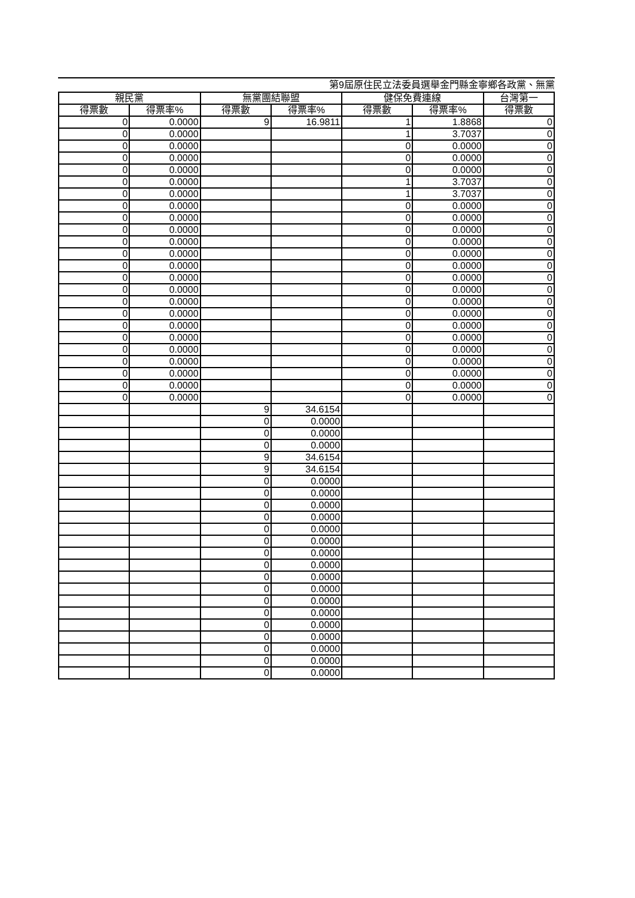第9屆原住民立法委員選舉金門縣金寧鄉各政黨、無黨
| 親民黨 | | 無黨團結聯盟 | | 健保免費連線 | | 台灣第一 |
| --- | --- | --- | --- | --- | --- | --- |
| 得票數 | 得票率% | 得票數 | 得票率% | 得票數 | 得票率% | 得票數 |
| 0 | 0.0000 | 9 | 16.9811 | 1 | 1.8868 | 0 |
| 0 | 0.0000 | | | 1 | 3.7037 | 0 |
| 0 | 0.0000 | | | 0 | 0.0000 | 0 |
| 0 | 0.0000 | | | 0 | 0.0000 | 0 |
| 0 | 0.0000 | | | 0 | 0.0000 | 0 |
| 0 | 0.0000 | | | 1 | 3.7037 | 0 |
| 0 | 0.0000 | | | 1 | 3.7037 | 0 |
| 0 | 0.0000 | | | 0 | 0.0000 | 0 |
| 0 | 0.0000 | | | 0 | 0.0000 | 0 |
| 0 | 0.0000 | | | 0 | 0.0000 | 0 |
| 0 | 0.0000 | | | 0 | 0.0000 | 0 |
| 0 | 0.0000 | | | 0 | 0.0000 | 0 |
| 0 | 0.0000 | | | 0 | 0.0000 | 0 |
| 0 | 0.0000 | | | 0 | 0.0000 | 0 |
| 0 | 0.0000 | | | 0 | 0.0000 | 0 |
| 0 | 0.0000 | | | 0 | 0.0000 | 0 |
| 0 | 0.0000 | | | 0 | 0.0000 | 0 |
| 0 | 0.0000 | | | 0 | 0.0000 | 0 |
| 0 | 0.0000 | | | 0 | 0.0000 | 0 |
| 0 | 0.0000 | | | 0 | 0.0000 | 0 |
| 0 | 0.0000 | | | 0 | 0.0000 | 0 |
| 0 | 0.0000 | | | 0 | 0.0000 | 0 |
| 0 | 0.0000 | | | 0 | 0.0000 | 0 |
| 0 | 0.0000 | | | 0 | 0.0000 | 0 |
| | | 9 | 34.6154 | | | |
| | | 0 | 0.0000 | | | |
| | | 0 | 0.0000 | | | |
| | | 0 | 0.0000 | | | |
| | | 9 | 34.6154 | | | |
| | | 9 | 34.6154 | | | |
| | | 0 | 0.0000 | | | |
| | | 0 | 0.0000 | | | |
| | | 0 | 0.0000 | | | |
| | | 0 | 0.0000 | | | |
| | | 0 | 0.0000 | | | |
| | | 0 | 0.0000 | | | |
| | | 0 | 0.0000 | | | |
| | | 0 | 0.0000 | | | |
| | | 0 | 0.0000 | | | |
| | | 0 | 0.0000 | | | |
| | | 0 | 0.0000 | | | |
| | | 0 | 0.0000 | | | |
| | | 0 | 0.0000 | | | |
| | | 0 | 0.0000 | | | |
| | | 0 | 0.0000 | | | |
| | | 0 | 0.0000 | | | |
| | | 0 | 0.0000 | | | |